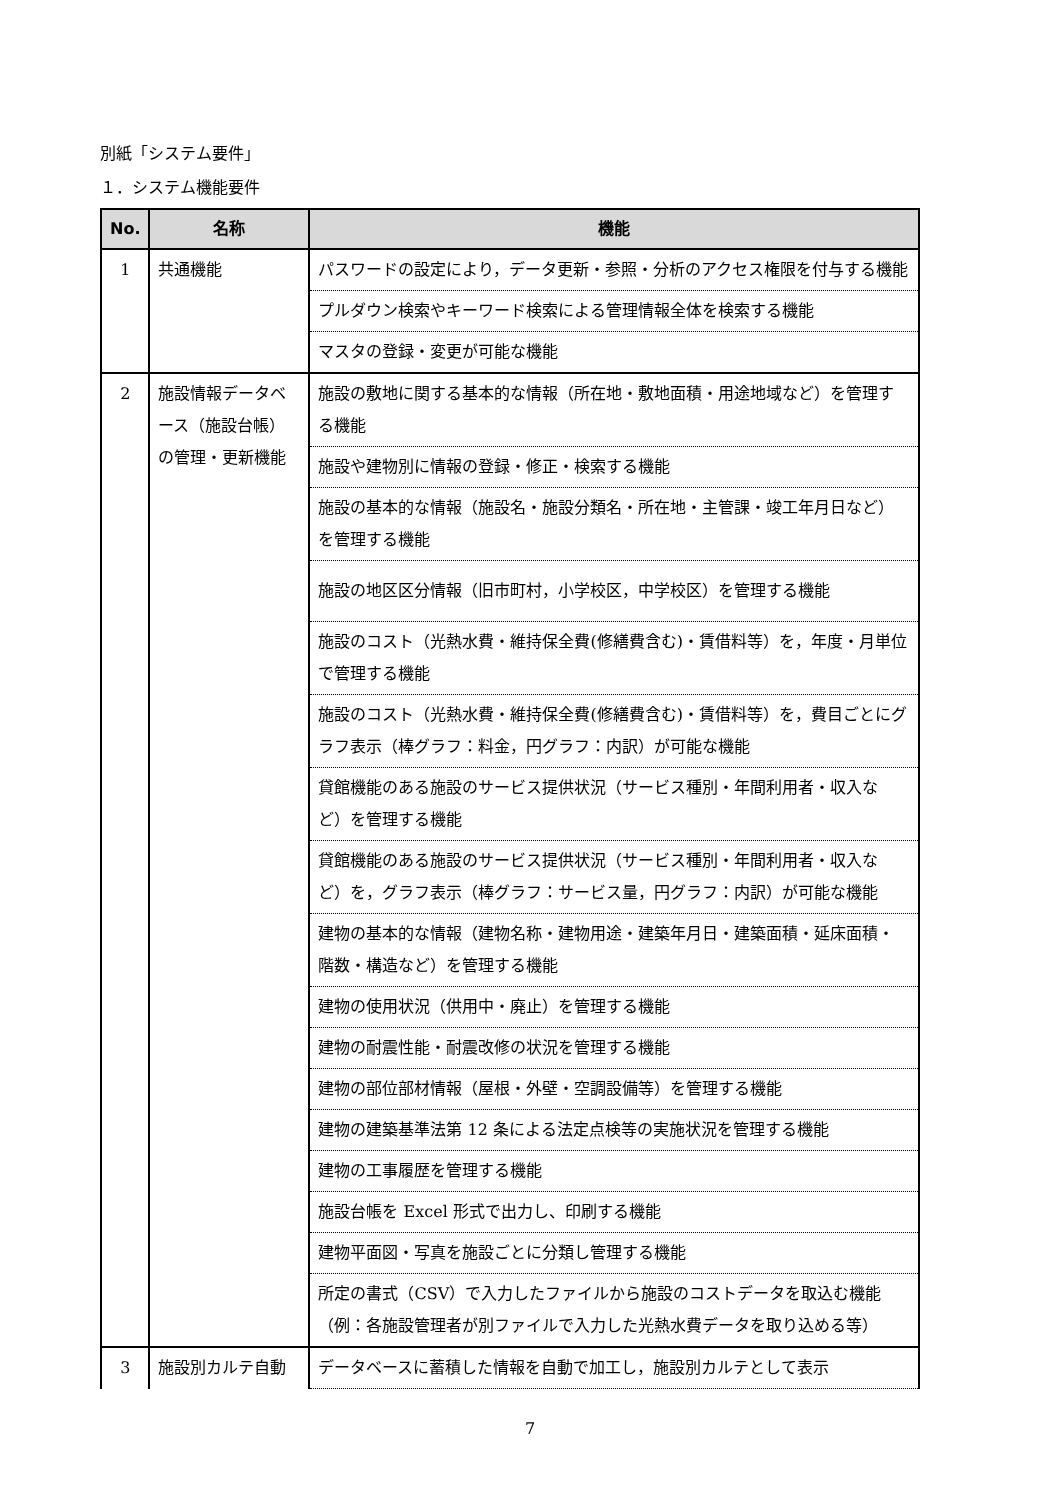別紙「システム要件」
１．システム機能要件
| No. | 名称 | 機能 |
| --- | --- | --- |
| 1 | 共通機能 | パスワードの設定により，データ更新・参照・分析のアクセス権限を付与する機能 |
| | | プルダウン検索やキーワード検索による管理情報全体を検索する機能 |
| | | マスタの登録・変更が可能な機能 |
| 2 | 施設情報データベース（施設台帳）の管理・更新機能 | 施設の敷地に関する基本的な情報（所在地・敷地面積・用途地域など）を管理する機能 |
| | | 施設や建物別に情報の登録・修正・検索する機能 |
| | | 施設の基本的な情報（施設名・施設分類名・所在地・主管課・竣工年月日など）を管理する機能 |
| | | 施設の地区区分情報（旧市町村，小学校区，中学校区）を管理する機能 |
| | | 施設のコスト（光熱水費・維持保全費(修繕費含む)・賃借料等）を，年度・月単位で管理する機能 |
| | | 施設のコスト（光熱水費・維持保全費(修繕費含む)・賃借料等）を，費目ごとにグラフ表示（棒グラフ：料金，円グラフ：内訳）が可能な機能 |
| | | 貸館機能のある施設のサービス提供状況（サービス種別・年間利用者・収入など）を管理する機能 |
| | | 貸館機能のある施設のサービス提供状況（サービス種別・年間利用者・収入など）を，グラフ表示（棒グラフ：サービス量，円グラフ：内訳）が可能な機能 |
| | | 建物の基本的な情報（建物名称・建物用途・建築年月日・建築面積・延床面積・階数・構造など）を管理する機能 |
| | | 建物の使用状況（供用中・廃止）を管理する機能 |
| | | 建物の耐震性能・耐震改修の状況を管理する機能 |
| | | 建物の部位部材情報（屋根・外壁・空調設備等）を管理する機能 |
| | | 建物の建築基準法第 12 条による法定点検等の実施状況を管理する機能 |
| | | 建物の工事履歴を管理する機能 |
| | | 施設台帳を Excel 形式で出力し、印刷する機能 |
| | | 建物平面図・写真を施設ごとに分類し管理する機能 |
| | | 所定の書式（CSV）で入力したファイルから施設のコストデータを取込む機能 （例：各施設管理者が別ファイルで入力した光熱水費データを取り込める等） |
| 3 | 施設別カルテ自動 | データベースに蓄積した情報を自動で加工し，施設別カルテとして表示 |
7